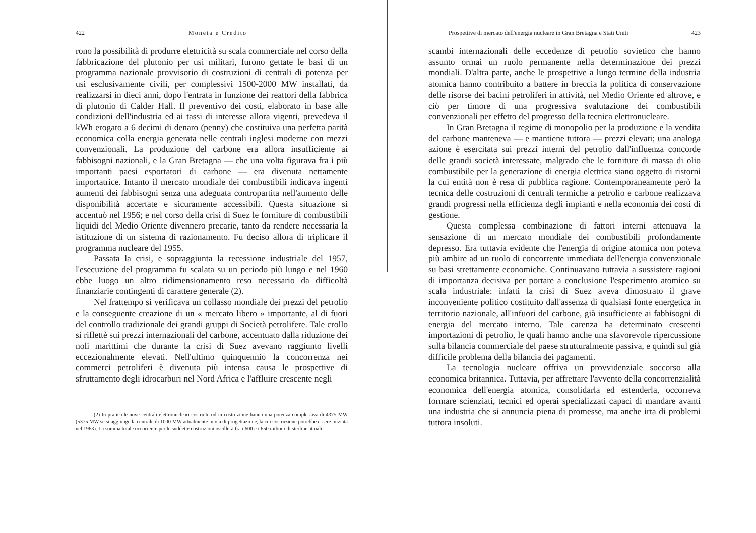422 Moneta e Credito
rono la possibilità di produrre elettricità su scala commerciale nel corso della fabbricazione del plutonio per usi militari, furono gettate le basi di un programma nazionale provvisorio di costruzioni di centrali di potenza per usi esclusivamente civili, per complessivi 1500-2000 MW installati, da realizzarsi in dieci anni, dopo l'entrata in funzione dei reattori della fabbrica di plutonio di Calder Hall. Il preventivo dei costi, elaborato in base alle condizioni dell'industria ed ai tassi di interesse allora vigenti, prevedeva il kWh erogato a 6 decimi di denaro (penny) che costituiva una perfetta parità economica colla energia generata nelle centrali inglesi moderne con mezzi convenzionali. La produzione del carbone era allora insufficiente ai fabbisogni nazionali, e la Gran Bretagna — che una volta figurava fra i più importanti paesi esportatori di carbone — era divenuta nettamente importatrice. Intanto il mercato mondiale dei combustibili indicava ingenti aumenti dei fabbisogni senza una adeguata contropartita nell'aumento delle disponibilità accertate e sicuramente accessibili. Questa situazione si accentuò nel 1956; e nel corso della crisi di Suez le forniture di combustibili liquidi del Medio Oriente divennero precarie, tanto da rendere necessaria la istituzione di un sistema di razionamento. Fu deciso allora di triplicare il programma nucleare del 1955.
Passata la crisi, e sopraggiunta la recessione industriale del 1957, l'esecuzione del programma fu scalata su un periodo più lungo e nel 1960 ebbe luogo un altro ridimensionamento reso necessario da difficoltà finanziarie contingenti di carattere generale (2).
Nel frattempo si verificava un collasso mondiale dei prezzi del petrolio e la conseguente creazione di un « mercato libero » importante, al di fuori del controllo tradizionale dei grandi gruppi di Società petrolifere. Tale crollo si riflettè sui prezzi internazionali del carbone, accentuato dalla riduzione dei noli marittimi che durante la crisi di Suez avevano raggiunto livelli eccezionalmente elevati. Nell'ultimo quinquennio la concorrenza nei commerci petroliferi è divenuta più intensa causa le prospettive di sfruttamento degli idrocarburi nel Nord Africa e l'affluire crescente negli
(2) In pratica le nove centrali elettronucleari costruite od in costruzione hanno una potenza complessiva di 4375 MW (5375 MW se si aggiunge la centrale di 1000 MW attualmente in via di progettazione, la cui costruzione potrebbe essere iniziata nel 1963). La somma totale occorrente per le suddette costruzioni oscillerà fra i 600 e i 650 milioni di sterline attuali.
Prospettive di mercato dell'energia nucleare in Gran Bretagna e Stati Uniti 423
scambi internazionali delle eccedenze di petrolio sovietico che hanno assunto ormai un ruolo permanente nella determinazione dei prezzi mondiali. D'altra parte, anche le prospettive a lungo termine della industria atomica hanno contribuito a battere in breccia la politica di conservazione delle risorse dei bacini petroliferi in attività, nel Medio Oriente ed altrove, e ciò per timore di una progressiva svalutazione dei combustibili convenzionali per effetto del progresso della tecnica elettronucleare.
In Gran Bretagna il regime di monopolio per la produzione e la vendita del carbone manteneva — e mantiene tuttora — prezzi elevati; una analoga azione è esercitata sui prezzi interni del petrolio dall'influenza concorde delle grandi società interessate, malgrado che le forniture di massa di olio combustibile per la generazione di energia elettrica siano oggetto di ristorni la cui entità non è resa di pubblica ragione. Contemporaneamente però la tecnica delle costruzioni di centrali termiche a petrolio e carbone realizzava grandi progressi nella efficienza degli impianti e nella economia dei costi di gestione.
Questa complessa combinazione di fattori interni attenuava la sensazione di un mercato mondiale dei combustibili profondamente depresso. Era tuttavia evidente che l'energia di origine atomica non poteva più ambire ad un ruolo di concorrente immediata dell'energia convenzionale su basi strettamente economiche. Continuavano tuttavia a sussistere ragioni di importanza decisiva per portare a conclusione l'esperimento atomico su scala industriale: infatti la crisi di Suez aveva dimostrato il grave inconveniente politico costituito dall'assenza di qualsiasi fonte energetica in territorio nazionale, all'infuori del carbone, già insufficiente ai fabbisogni di energia del mercato interno. Tale carenza ha determinato crescenti importazioni di petrolio, le quali hanno anche una sfavorevole ripercussione sulla bilancia commerciale del paese strutturalmente passiva, e quindi sul già difficile problema della bilancia dei pagamenti.
La tecnologia nucleare offriva un provvidenziale soccorso alla economica britannica. Tuttavia, per affrettare l'avvento della concorrenzialità economica dell'energia atomica, consolidarla ed estenderla, occorreva formare scienziati, tecnici ed operai specializzati capaci di mandare avanti una industria che si annuncia piena di promesse, ma anche irta di problemi tuttora insoluti.